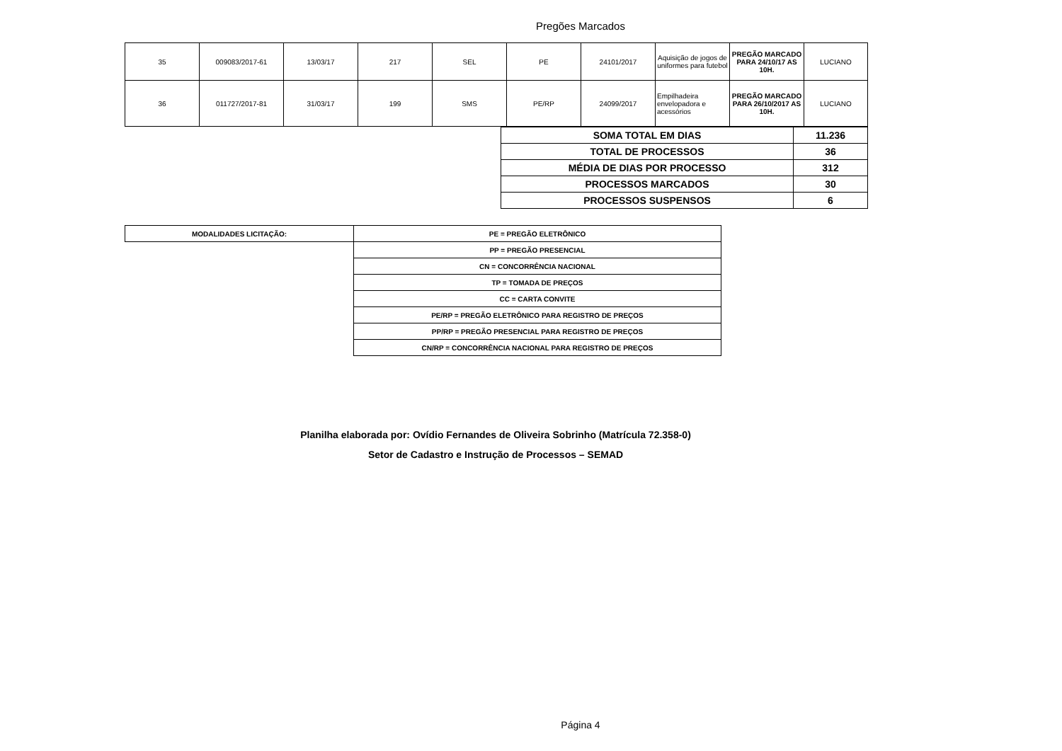Pregões Marcados
| 35 | 009083/2017-61 | 13/03/17 | 217 | SEL | PE | 24101/2017 | Aquisição de jogos de uniformes para futebol | PREGÃO MARCADO PARA 24/10/17 AS 10H. | LUCIANO |
| 36 | 011727/2017-81 | 31/03/17 | 199 | SMS | PE/RP | 24099/2017 | Empilhadeira envelopadora e acessórios | PREGÃO MARCADO PARA 26/10/2017 AS 10H. | LUCIANO |
| SOMA TOTAL EM DIAS | 11.236 |
| TOTAL DE PROCESSOS | 36 |
| MÉDIA DE DIAS POR PROCESSO | 312 |
| PROCESSOS MARCADOS | 30 |
| PROCESSOS SUSPENSOS | 6 |
| MODALIDADES LICITAÇÃO: | PE = PREGÃO ELETRÔNICO |
| | PP = PREGÃO PRESENCIAL |
| | CN = CONCORRÊNCIA NACIONAL |
| | TP = TOMADA DE PREÇOS |
| | CC = CARTA CONVITE |
| | PE/RP = PREGÃO ELETRÔNICO PARA REGISTRO DE PREÇOS |
| | PP/RP = PREGÃO PRESENCIAL PARA REGISTRO DE PREÇOS |
| | CN/RP = CONCORRÊNCIA NACIONAL PARA REGISTRO DE PREÇOS |
Planilha elaborada por: Ovídio Fernandes de Oliveira Sobrinho (Matrícula 72.358-0)
Setor de Cadastro e Instrução de Processos – SEMAD
Página 4